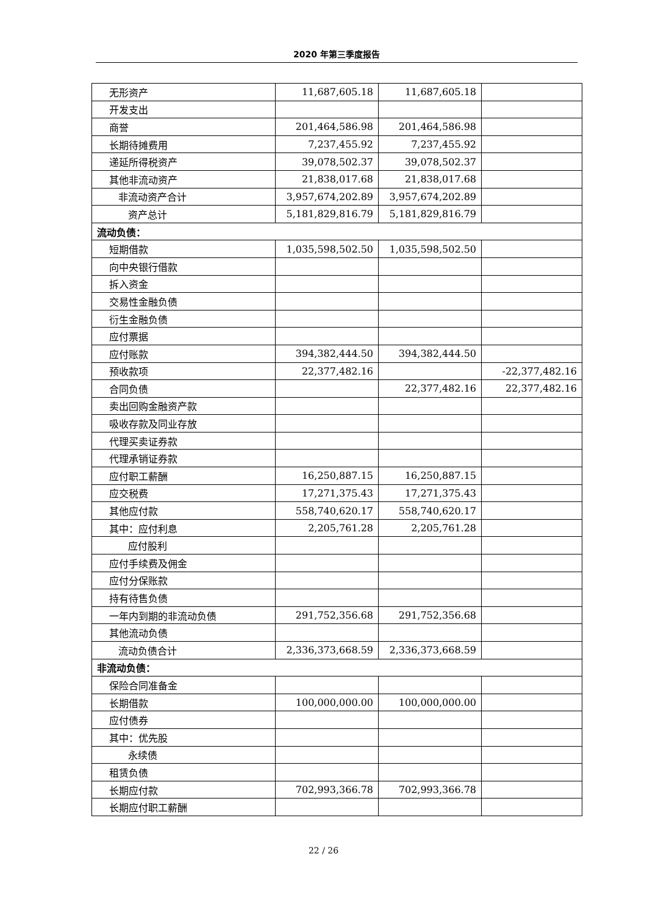2020 年第三季度报告
| 无形资产 | 11,687,605.18 | 11,687,605.18 | |
| 开发支出 | | | |
| 商誉 | 201,464,586.98 | 201,464,586.98 | |
| 长期待摊费用 | 7,237,455.92 | 7,237,455.92 | |
| 递延所得税资产 | 39,078,502.37 | 39,078,502.37 | |
| 其他非流动资产 | 21,838,017.68 | 21,838,017.68 | |
| 非流动资产合计 | 3,957,674,202.89 | 3,957,674,202.89 | |
| 资产总计 | 5,181,829,816.79 | 5,181,829,816.79 | |
| 流动负债： | | | |
| 短期借款 | 1,035,598,502.50 | 1,035,598,502.50 | |
| 向中央银行借款 | | | |
| 拆入资金 | | | |
| 交易性金融负债 | | | |
| 衍生金融负债 | | | |
| 应付票据 | | | |
| 应付账款 | 394,382,444.50 | 394,382,444.50 | |
| 预收款项 | 22,377,482.16 | | -22,377,482.16 |
| 合同负债 | | 22,377,482.16 | 22,377,482.16 |
| 卖出回购金融资产款 | | | |
| 吸收存款及同业存放 | | | |
| 代理买卖证券款 | | | |
| 代理承销证券款 | | | |
| 应付职工薪酬 | 16,250,887.15 | 16,250,887.15 | |
| 应交税费 | 17,271,375.43 | 17,271,375.43 | |
| 其他应付款 | 558,740,620.17 | 558,740,620.17 | |
| 其中：应付利息 | 2,205,761.28 | 2,205,761.28 | |
| 应付股利 | | | |
| 应付手续费及佣金 | | | |
| 应付分保账款 | | | |
| 持有待售负债 | | | |
| 一年内到期的非流动负债 | 291,752,356.68 | 291,752,356.68 | |
| 其他流动负债 | | | |
| 流动负债合计 | 2,336,373,668.59 | 2,336,373,668.59 | |
| 非流动负债： | | | |
| 保险合同准备金 | | | |
| 长期借款 | 100,000,000.00 | 100,000,000.00 | |
| 应付债券 | | | |
| 其中：优先股 | | | |
| 永续债 | | | |
| 租赁负债 | | | |
| 长期应付款 | 702,993,366.78 | 702,993,366.78 | |
| 长期应付职工薪酬 | | | |
22 / 26